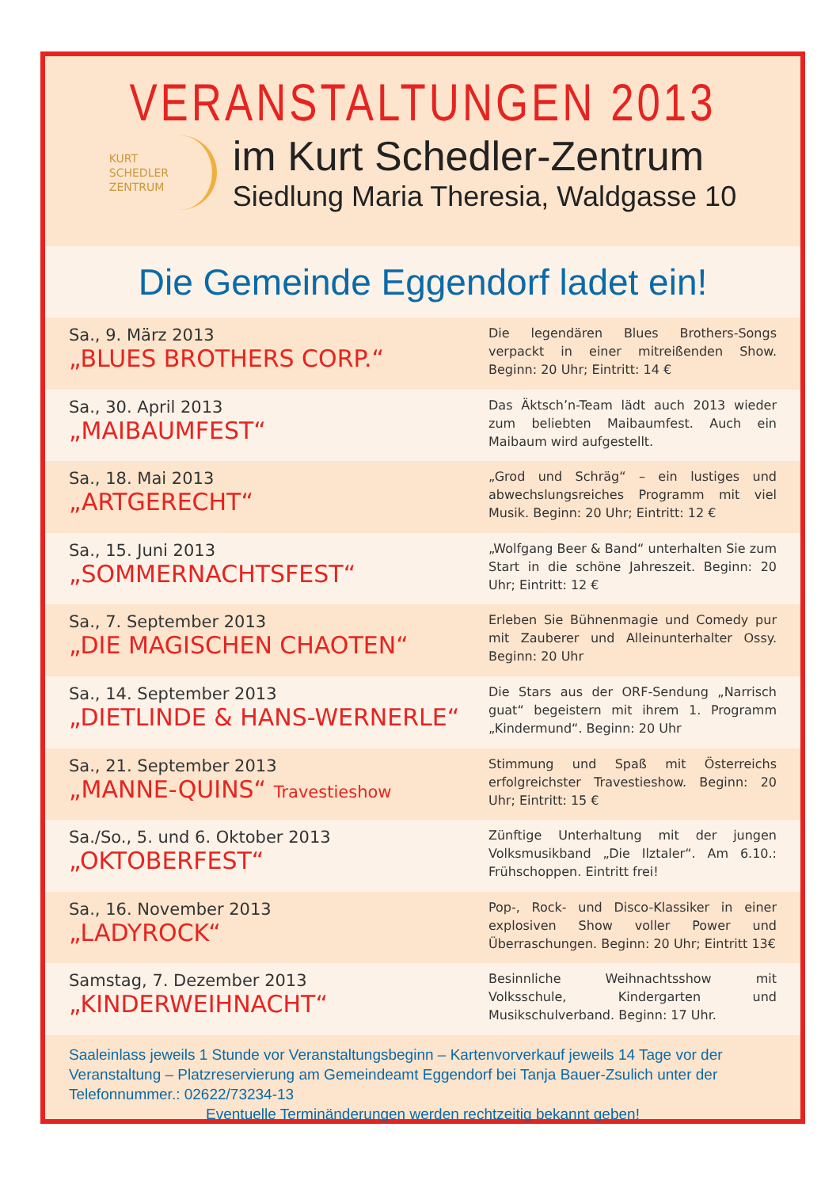VERANSTALTUNGEN 2013
KURT
SCHEDLER
ZENTRUM
im Kurt Schedler-Zentrum
Siedlung Maria Theresia, Waldgasse 10
Die Gemeinde Eggendorf ladet ein!
Sa., 9. März 2013
„BLUES BROTHERS CORP.“
Die legendären Blues Brothers-Songs verpackt in einer mitreißenden Show. Beginn: 20 Uhr; Eintritt: 14 €
Sa., 30. April 2013
„MAIBAUMFEST“
Das Äktsch’n-Team lädt auch 2013 wieder zum beliebten Maibaumfest. Auch ein Maibaum wird aufgestellt.
Sa., 18. Mai 2013
„ARTGERECHT“
„Grod und Schräg“ – ein lustiges und abwechslungsreiches Programm mit viel Musik. Beginn: 20 Uhr; Eintritt: 12 €
Sa., 15. Juni 2013
„SOMMERNACHTSFEST“
„Wolfgang Beer & Band“ unterhalten Sie zum Start in die schöne Jahreszeit. Beginn: 20 Uhr; Eintritt: 12 €
Sa., 7. September 2013
„DIE MAGISCHEN CHAOTEN“
Erleben Sie Bühnenmagie und Comedy pur mit Zauberer und Alleinunterhalter Ossy. Beginn: 20 Uhr
Sa., 14. September 2013
„DIETLINDE & HANS-WERNERLE“
Die Stars aus der ORF-Sendung „Narrisch guat“ begeistern mit ihrem 1. Programm „Kindermund“. Beginn: 20 Uhr
Sa., 21. September 2013
„MANNE-QUINS“ Travestieshow
Stimmung und Spaß mit Österreichs erfolgreichster Travestieshow. Beginn: 20 Uhr; Eintritt: 15 €
Sa./So., 5. und 6. Oktober 2013
„OKTOBERFEST“
Zünftige Unterhaltung mit der jungen Volksmusikband „Die Ilztaler“. Am 6.10.: Frühschoppen. Eintritt frei!
Sa., 16. November 2013
„LADYROCK“
Pop-, Rock- und Disco-Klassiker in einer explosiven Show voller Power und Überraschungen. Beginn: 20 Uhr; Eintritt 13€
Samstag, 7. Dezember 2013
„KINDERWEIHNACHT“
Besinnliche Weihnachtsshow mit Volksschule, Kindergarten und Musikschulverband. Beginn: 17 Uhr.
Saaleinlass jeweils 1 Stunde vor Veranstaltungsbeginn – Kartenvorverkauf jeweils 14 Tage vor der Veranstaltung – Platzreservierung am Gemeindeamt Eggendorf bei Tanja Bauer-Zsulich unter der Telefonnummer.: 02622/73234-13
Eventuelle Terminänderungen werden rechtzeitig bekannt geben!